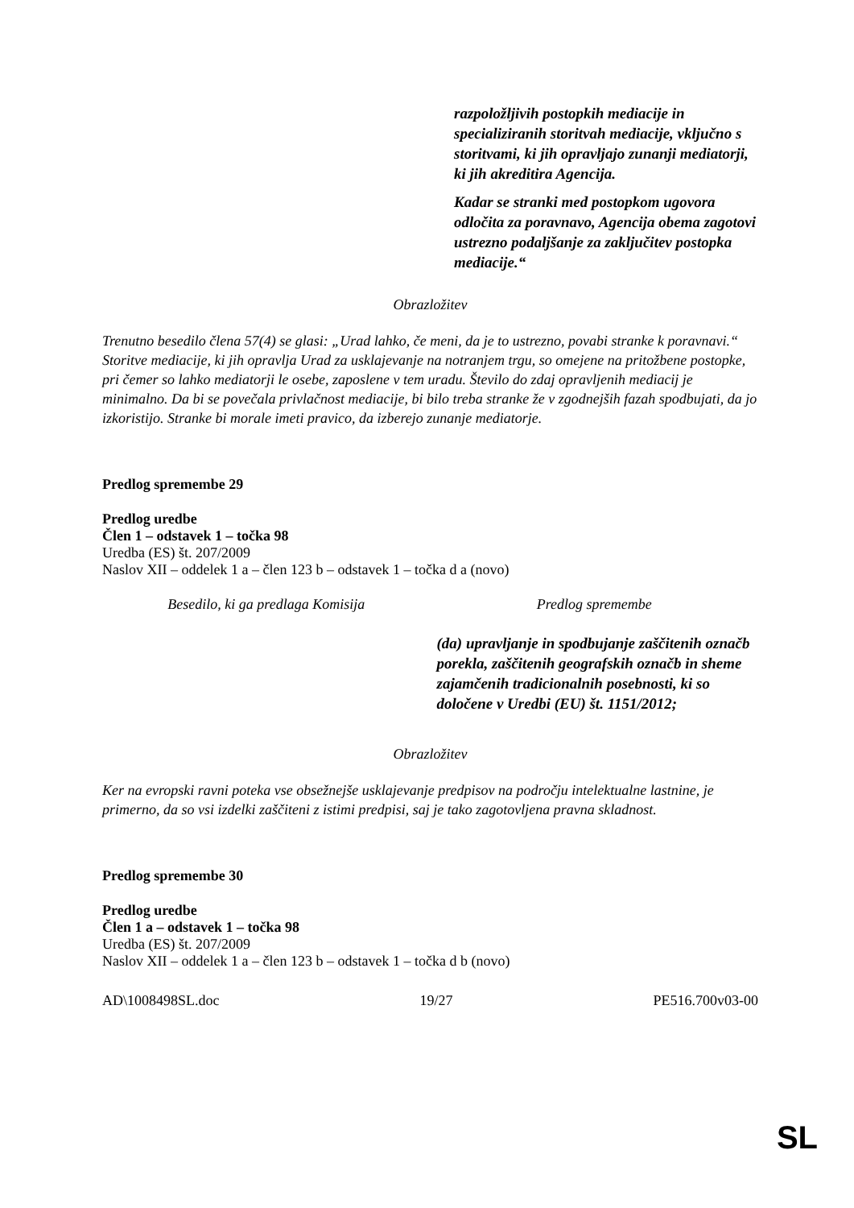razpoložljivih postopkih mediacije in specializiranih storitvah mediacije, vključno s storitvami, ki jih opravljajo zunanji mediatorji, ki jih akreditira Agencija.
Kadar se stranki med postopkom ugovora odločita za poravnavo, Agencija obema zagotovi ustrezno podaljšanje za zaključitev postopka mediacije.“
Obrazložitev
Trenutno besedilo člena 57(4) se glasi: „Urad lahko, če meni, da je to ustrezno, povabi stranke k poravnavi.“ Storitve mediacije, ki jih opravlja Urad za usklajevanje na notranjem trgu, so omejene na pritožbene postopke, pri čemer so lahko mediatorji le osebe, zaposlene v tem uradu. Število do zdaj opravljenih mediacij je minimalno. Da bi se povečala privlačnost mediacije, bi bilo treba stranke že v zgodnejših fazah spodbujati, da jo izkoristijo. Stranke bi morale imeti pravico, da izberejo zunanje mediatorje.
Predlog spremembe 29
Predlog uredbe
Člen 1 – odstavek 1 – točka 98
Uredba (ES) št. 207/2009
Naslov XII – oddelek 1 a – člen 123 b – odstavek 1 – točka d a (novo)
| Besedilo, ki ga predlaga Komisija | Predlog spremembe |
| | (da) upravljanje in spodbujanje zaščitenih označb porekla, zaščitenih geografskih označb in sheme zajamčenih tradicionalnih posebnosti, ki so določene v Uredbi (EU) št. 1151/2012; |
Obrazložitev
Ker na evropski ravni poteka vse obsežnejše usklajevanje predpisov na področju intelektualne lastnine, je primerno, da so vsi izdelki zaščiteni z istimi predpisi, saj je tako zagotovljena pravna skladnost.
Predlog spremembe 30
Predlog uredbe
Člen 1 a – odstavek 1 – točka 98
Uredba (ES) št. 207/2009
Naslov XII – oddelek 1 a – člen 123 b – odstavek 1 – točka d b (novo)
AD\1008498SL.doc 19/27 PE516.700v03-00
SL